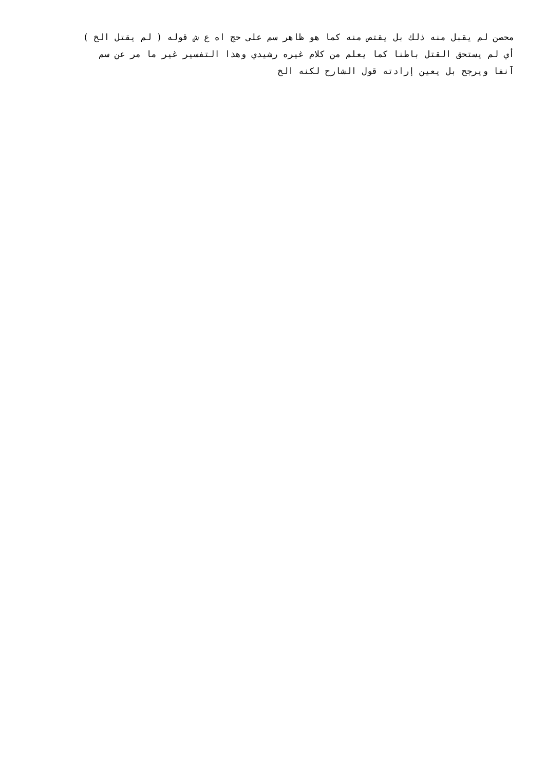محصن لم يقبل منه ذلك بل يقتص منه كما هو ظاهر سم على حج اه ع ش قوله ( لم يقتل الخ )
أي لم يستحق القتل باطنا كما يعلم من كلام غيره رشيدي وهذا التفسير غير ما مر عن سم
آنفا ويرجح بل يعين إرادته قول الشارح لكنه الخ